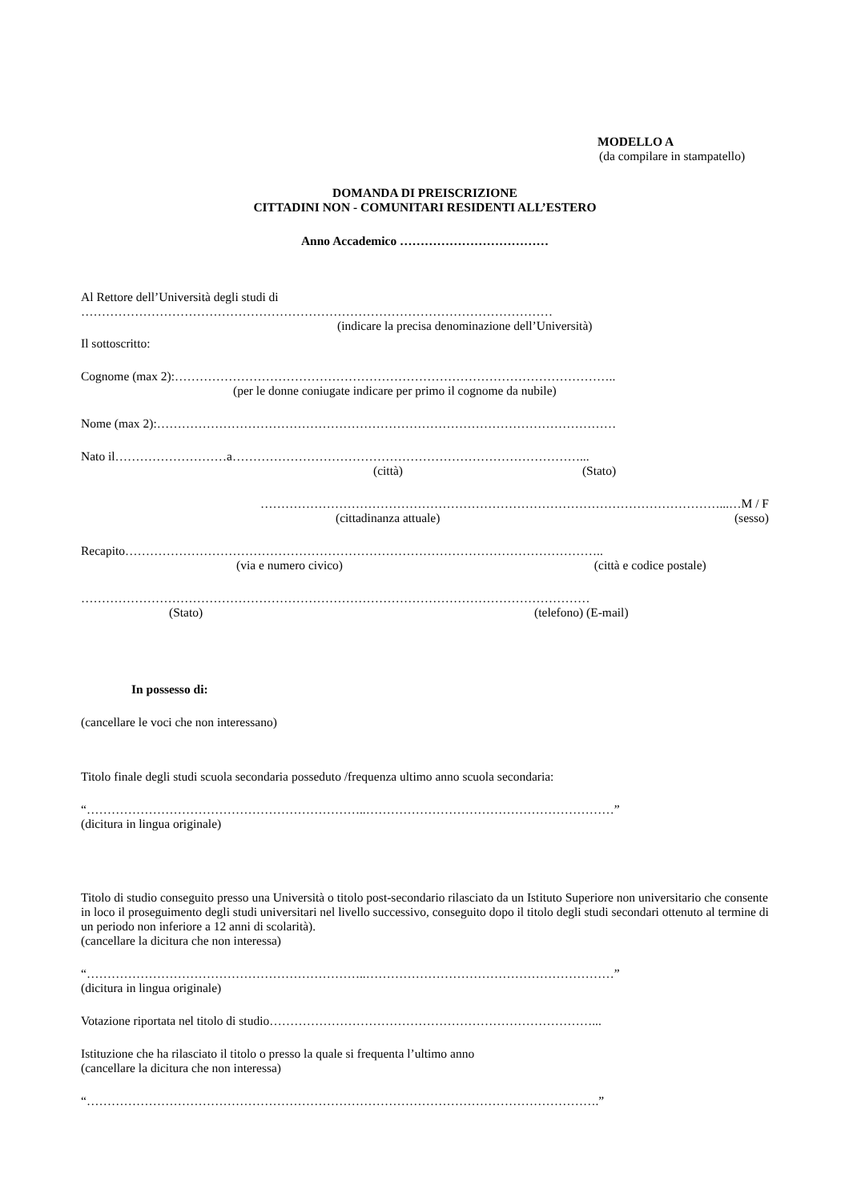MODELLO A
(da compilare in stampatello)
DOMANDA DI PREISCRIZIONE
CITTADINI NON - COMUNITARI RESIDENTI ALL’ESTERO
Anno Accademico ………………………………
Al Rettore dell’Università degli studi di
……………………………………………………………………………………………………
(indicare la precisa denominazione dell’Università)
Il sottoscritto:
Cognome (max 2):……………………………………………………………………………………………..
(per le donne coniugate indicare per primo il cognome da nubile)
Nome (max 2):…………………………………………………………………………………………………
Nato il………………………a…………………………………………………………………………...
(città) (Stato)
…………………………………………………………………………………………………...…M / F
(cittadinanza attuale) (sesso)
Recapito……………………………………………………………………………………………………..
(via e numero civico) (città e codice postale)
……………………………………………………………………………………………………………
(Stato) (telefono) (E-mail)
In possesso di:
(cancellare le voci che non interessano)
Titolo finale degli studi scuola secondaria posseduto /frequenza ultimo anno scuola secondaria:
“…………………………………………………………..……………………………………………………”
(dicitura in lingua originale)
Titolo di studio conseguito presso una Università o titolo post-secondario rilasciato da un Istituto Superiore non universitario che consente in loco il proseguimento degli studi universitari nel livello successivo, conseguito dopo il titolo degli studi secondari ottenuto al termine di un periodo non inferiore a 12 anni di scolarità).
(cancellare la dicitura che non interessa)
“…………………………………………………………..……………………………………………………”
(dicitura in lingua originale)
Votazione riportata nel titolo di studio……………………………………………………………………...
Istituzione che ha rilasciato il titolo o presso la quale si frequenta l’ultimo anno
(cancellare la dicitura che non interessa)
“…………………………………………………………………………………………………………….”